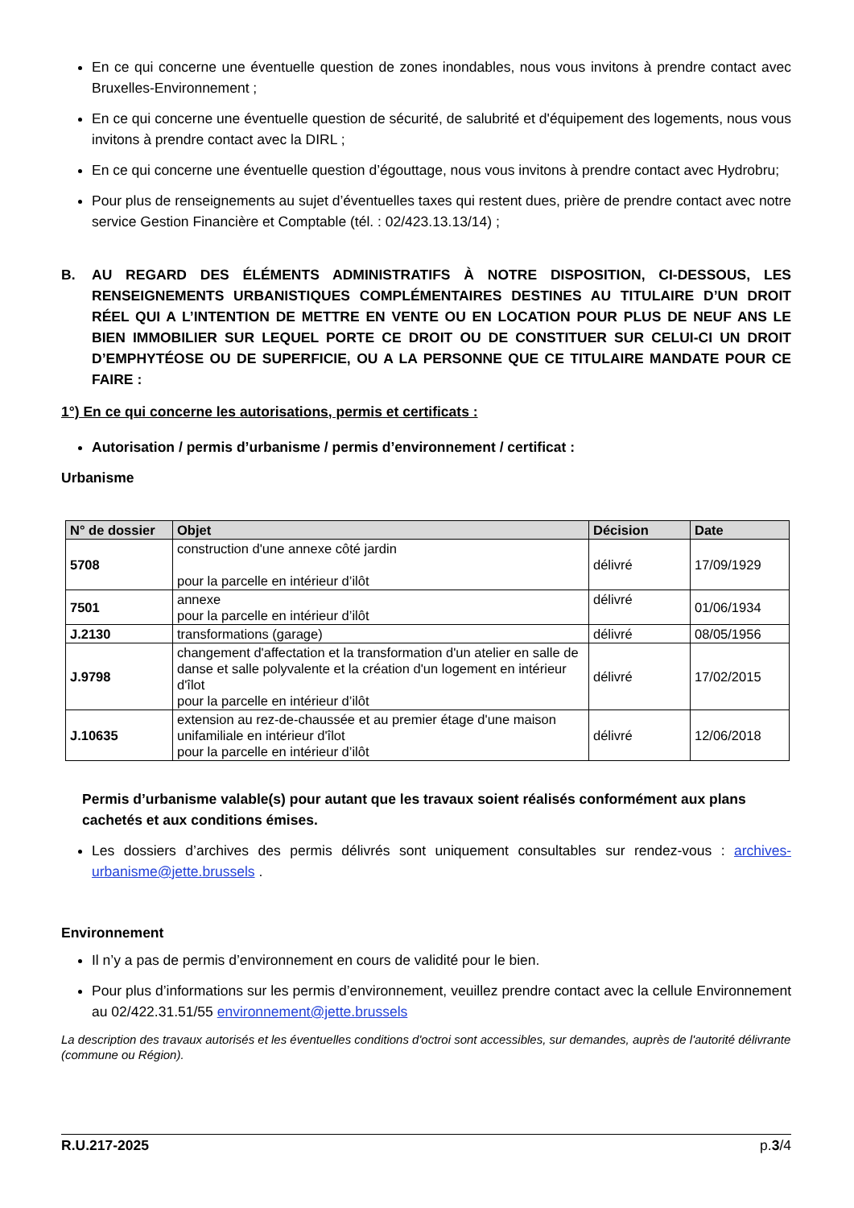En ce qui concerne une éventuelle question de zones inondables, nous vous invitons à prendre contact avec Bruxelles-Environnement ;
En ce qui concerne une éventuelle question de sécurité, de salubrité et d'équipement des logements, nous vous invitons à prendre contact avec la DIRL ;
En ce qui concerne une éventuelle question d’égouttage, nous vous invitons à prendre contact avec Hydrobru;
Pour plus de renseignements au sujet d’éventuelles taxes qui restent dues, prière de prendre contact avec notre service Gestion Financière et Comptable (tél. : 02/423.13.13/14) ;
B. AU REGARD DES ÉLÉMENTS ADMINISTRATIFS À NOTRE DISPOSITION, CI-DESSOUS, LES RENSEIGNEMENTS URBANISTIQUES COMPLÉMENTAIRES DESTINES AU TITULAIRE D’UN DROIT RÉEL QUI A L’INTENTION DE METTRE EN VENTE OU EN LOCATION POUR PLUS DE NEUF ANS LE BIEN IMMOBILIER SUR LEQUEL PORTE CE DROIT OU DE CONSTITUER SUR CELUI-CI UN DROIT D’EMPHYTÉOSE OU DE SUPERFICIE, OU A LA PERSONNE QUE CE TITULAIRE MANDATE POUR CE FAIRE :
1°) En ce qui concerne les autorisations, permis et certificats :
Autorisation / permis d’urbanisme / permis d’environnement / certificat :
Urbanisme
| N° de dossier | Objet | Décision | Date |
| --- | --- | --- | --- |
| 5708 | construction d'une annexe côté jardin pour la parcelle en intérieur d’ilôt | délivré | 17/09/1929 |
| 7501 | annexe pour la parcelle en intérieur d’ilôt | délivré | 01/06/1934 |
| J.2130 | transformations (garage) | délivré | 08/05/1956 |
| J.9798 | changement d'affectation et la transformation d'un atelier en salle de danse et salle polyvalente et la création d'un logement en intérieur d'îlot pour la parcelle en intérieur d’ilôt | délivré | 17/02/2015 |
| J.10635 | extension au rez-de-chaussée et au premier étage d'une maison unifamiliale en intérieur d'îlot pour la parcelle en intérieur d’ilôt | délivré | 12/06/2018 |
Permis d’urbanisme valable(s) pour autant que les travaux soient réalisés conformément aux plans cachetés et aux conditions émises.
Les dossiers d’archives des permis délivrés sont uniquement consultables sur rendez-vous : archives-urbanisme@jette.brussels .
Environnement
Il n’y a pas de permis d’environnement en cours de validité pour le bien.
Pour plus d’informations sur les permis d’environnement, veuillez prendre contact avec la cellule Environnement au 02/422.31.51/55 environnement@jette.brussels
La description des travaux autorisés et les éventuelles conditions d'octroi sont accessibles, sur demandes, auprès de l'autorité délivrante (commune ou Région).
R.U.217-2025 p.3/4